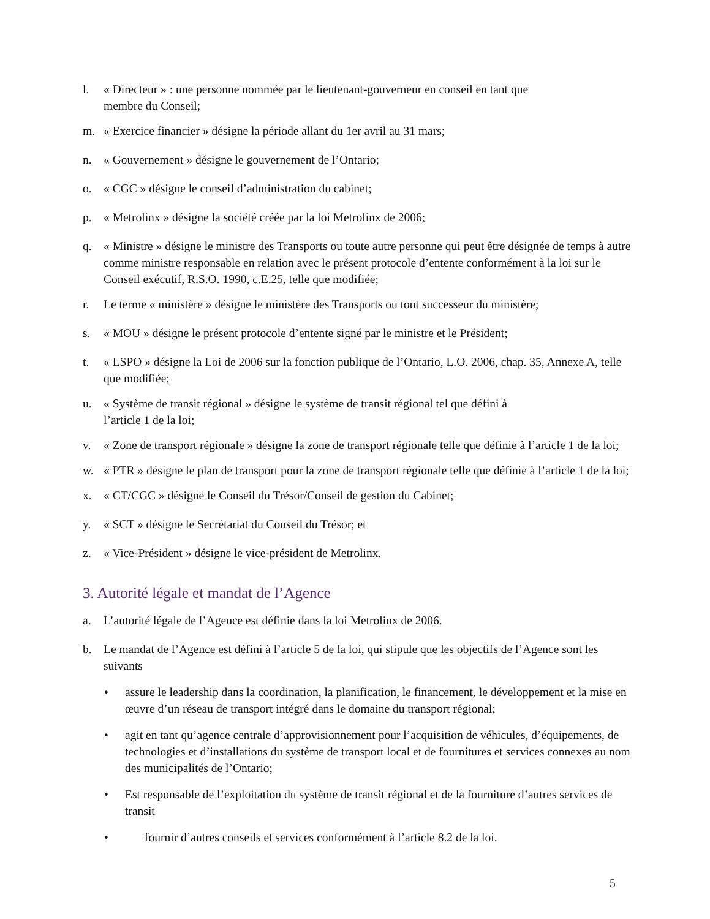l. « Directeur » : une personne nommée par le lieutenant-gouverneur en conseil en tant que
membre du Conseil;
m. « Exercice financier » désigne la période allant du 1er avril au 31 mars;
n. « Gouvernement » désigne le gouvernement de l’Ontario;
o. « CGC » désigne le conseil d’administration du cabinet;
p. « Metrolinx » désigne la société créée par la loi Metrolinx de 2006;
q. « Ministre » désigne le ministre des Transports ou toute autre personne qui peut être désignée de temps à autre comme ministre responsable en relation avec le présent protocole d’entente conformément à la loi sur le Conseil exécutif, R.S.O. 1990, c.E.25, telle que modifiée;
r. Le terme « ministère » désigne le ministère des Transports ou tout successeur du ministère;
s. « MOU » désigne le présent protocole d’entente signé par le ministre et le Président;
t. « LSPO » désigne la Loi de 2006 sur la fonction publique de l’Ontario, L.O. 2006, chap. 35, Annexe A, telle que modifiée;
u. « Système de transit régional » désigne le système de transit régional tel que défini à
l’article 1 de la loi;
v. « Zone de transport régionale » désigne la zone de transport régionale telle que définie à l’article 1 de la loi;
w. « PTR » désigne le plan de transport pour la zone de transport régionale telle que définie à l’article 1 de la loi;
x. « CT/CGC » désigne le Conseil du Trésor/Conseil de gestion du Cabinet;
y. « SCT » désigne le Secrétariat du Conseil du Trésor; et
z. « Vice-Président » désigne le vice-président de Metrolinx.
3. Autorité légale et mandat de l’Agence
a. L’autorité légale de l’Agence est définie dans la loi Metrolinx de 2006.
b. Le mandat de l’Agence est défini à l’article 5 de la loi, qui stipule que les objectifs de l’Agence sont les suivants
• assure le leadership dans la coordination, la planification, le financement, le développement et la mise en œuvre d’un réseau de transport intégré dans le domaine du transport régional;
• agit en tant qu’agence centrale d’approvisionnement pour l’acquisition de véhicules, d’équipements, de technologies et d’installations du système de transport local et de fournitures et services connexes au nom des municipalités de l’Ontario;
• Est responsable de l’exploitation du système de transit régional et de la fourniture d’autres services de transit
• fournir d’autres conseils et services conformément à l’article 8.2 de la loi.
5